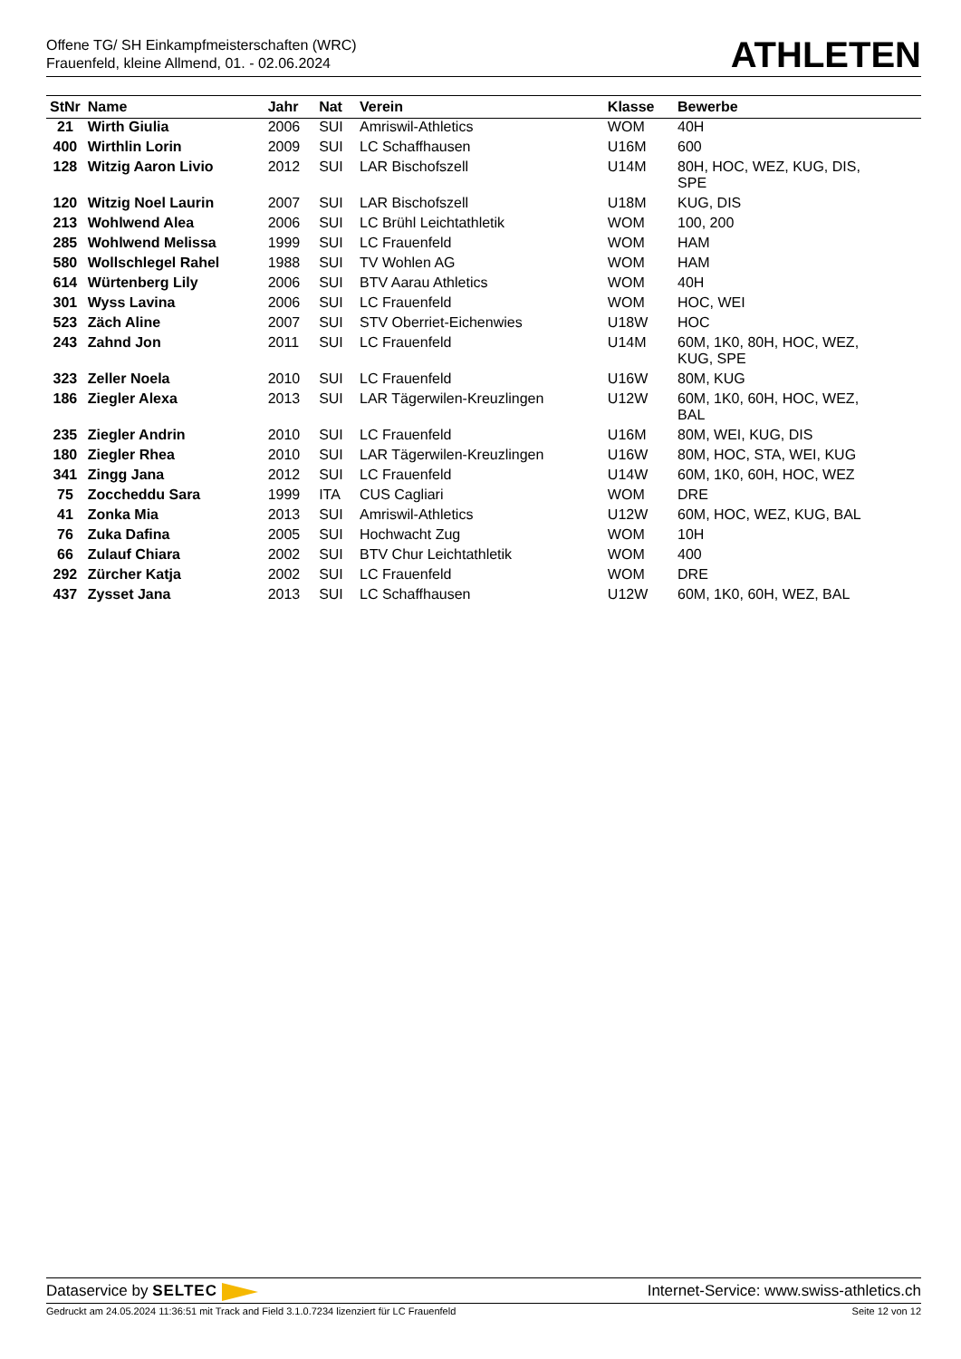Offene TG/ SH Einkampfmeisterschaften (WRC)
Frauenfeld, kleine Allmend, 01. - 02.06.2024
ATHLETEN
| StNr | Name | Jahr | Nat | Verein | Klasse | Bewerbe |
| --- | --- | --- | --- | --- | --- | --- |
| 21 | Wirth Giulia | 2006 | SUI | Amriswil-Athletics | WOM | 40H |
| 400 | Wirthlin Lorin | 2009 | SUI | LC Schaffhausen | U16M | 600 |
| 128 | Witzig Aaron Livio | 2012 | SUI | LAR Bischofszell | U14M | 80H, HOC, WEZ, KUG, DIS, SPE |
| 120 | Witzig Noel Laurin | 2007 | SUI | LAR Bischofszell | U18M | KUG, DIS |
| 213 | Wohlwend Alea | 2006 | SUI | LC Brühl Leichtathletik | WOM | 100, 200 |
| 285 | Wohlwend Melissa | 1999 | SUI | LC Frauenfeld | WOM | HAM |
| 580 | Wollschlegel Rahel | 1988 | SUI | TV Wohlen AG | WOM | HAM |
| 614 | Würtenberg Lily | 2006 | SUI | BTV Aarau Athletics | WOM | 40H |
| 301 | Wyss Lavina | 2006 | SUI | LC Frauenfeld | WOM | HOC, WEI |
| 523 | Zäch Aline | 2007 | SUI | STV Oberriet-Eichenwies | U18W | HOC |
| 243 | Zahnd Jon | 2011 | SUI | LC Frauenfeld | U14M | 60M, 1K0, 80H, HOC, WEZ, KUG, SPE |
| 323 | Zeller Noela | 2010 | SUI | LC Frauenfeld | U16W | 80M, KUG |
| 186 | Ziegler Alexa | 2013 | SUI | LAR Tägerwilen-Kreuzlingen | U12W | 60M, 1K0, 60H, HOC, WEZ, BAL |
| 235 | Ziegler Andrin | 2010 | SUI | LC Frauenfeld | U16M | 80M, WEI, KUG, DIS |
| 180 | Ziegler Rhea | 2010 | SUI | LAR Tägerwilen-Kreuzlingen | U16W | 80M, HOC, STA, WEI, KUG |
| 341 | Zingg Jana | 2012 | SUI | LC Frauenfeld | U14W | 60M, 1K0, 60H, HOC, WEZ |
| 75 | Zoccheddu Sara | 1999 | ITA | CUS Cagliari | WOM | DRE |
| 41 | Zonka Mia | 2013 | SUI | Amriswil-Athletics | U12W | 60M, HOC, WEZ, KUG, BAL |
| 76 | Zuka Dafina | 2005 | SUI | Hochwacht Zug | WOM | 10H |
| 66 | Zulauf Chiara | 2002 | SUI | BTV Chur Leichtathletik | WOM | 400 |
| 292 | Zürcher Katja | 2002 | SUI | LC Frauenfeld | WOM | DRE |
| 437 | Zysset Jana | 2013 | SUI | LC Schaffhausen | U12W | 60M, 1K0, 60H, WEZ, BAL |
Dataservice by SELTEC Internet-Service: www.swiss-athletics.ch
Gedruckt am 24.05.2024 11:36:51 mit Track and Field 3.1.0.7234 lizenziert für LC Frauenfeld Seite 12 von 12